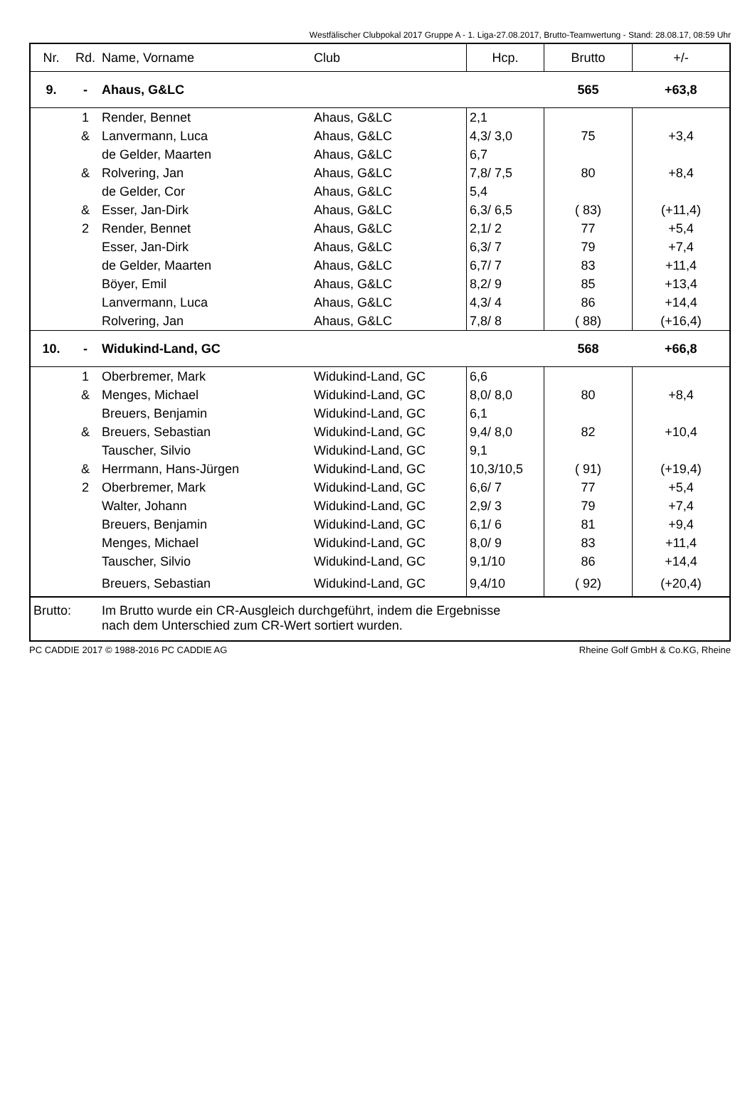Westfälischer Clubpokal 2017 Gruppe A - 1. Liga-27.08.2017, Brutto-Teamwertung - Stand: 28.08.17, 08:59 Uhr
| Nr. | Rd. | Name, Vorname | Club | Hcp. | Brutto | +/- |
| --- | --- | --- | --- | --- | --- | --- |
| 9. | - | Ahaus, G&LC | | | 565 | +63,8 |
| | 1 | Render, Bennet | Ahaus, G&LC | 2,1 | | |
| | & | Lanvermann, Luca | Ahaus, G&LC | 4,3/ 3,0 | 75 | +3,4 |
| | | de Gelder, Maarten | Ahaus, G&LC | 6,7 | | |
| | & | Rolvering, Jan | Ahaus, G&LC | 7,8/ 7,5 | 80 | +8,4 |
| | | de Gelder, Cor | Ahaus, G&LC | 5,4 | | |
| | & | Esser, Jan-Dirk | Ahaus, G&LC | 6,3/ 6,5 | ( 83) | (+11,4) |
| | 2 | Render, Bennet | Ahaus, G&LC | 2,1/ 2 | 77 | +5,4 |
| | | Esser, Jan-Dirk | Ahaus, G&LC | 6,3/ 7 | 79 | +7,4 |
| | | de Gelder, Maarten | Ahaus, G&LC | 6,7/ 7 | 83 | +11,4 |
| | | Böyer, Emil | Ahaus, G&LC | 8,2/ 9 | 85 | +13,4 |
| | | Lanvermann, Luca | Ahaus, G&LC | 4,3/ 4 | 86 | +14,4 |
| | | Rolvering, Jan | Ahaus, G&LC | 7,8/ 8 | ( 88) | (+16,4) |
| 10. | - | Widukind-Land, GC | | | 568 | +66,8 |
| | 1 | Oberbremer, Mark | Widukind-Land, GC | 6,6 | | |
| | & | Menges, Michael | Widukind-Land, GC | 8,0/ 8,0 | 80 | +8,4 |
| | | Breuers, Benjamin | Widukind-Land, GC | 6,1 | | |
| | & | Breuers, Sebastian | Widukind-Land, GC | 9,4/ 8,0 | 82 | +10,4 |
| | | Tauscher, Silvio | Widukind-Land, GC | 9,1 | | |
| | & | Herrmann, Hans-Jürgen | Widukind-Land, GC | 10,3/10,5 | ( 91) | (+19,4) |
| | 2 | Oberbremer, Mark | Widukind-Land, GC | 6,6/ 7 | 77 | +5,4 |
| | | Walter, Johann | Widukind-Land, GC | 2,9/ 3 | 79 | +7,4 |
| | | Breuers, Benjamin | Widukind-Land, GC | 6,1/ 6 | 81 | +9,4 |
| | | Menges, Michael | Widukind-Land, GC | 8,0/ 9 | 83 | +11,4 |
| | | Tauscher, Silvio | Widukind-Land, GC | 9,1/10 | 86 | +14,4 |
| | | Breuers, Sebastian | Widukind-Land, GC | 9,4/10 | ( 92) | (+20,4) |
| Brutto: | | Im Brutto wurde ein CR-Ausgleich durchgeführt, indem die Ergebnisse nach dem Unterschied zum CR-Wert sortiert wurden. | | | | |
PC CADDIE 2017 © 1988-2016 PC CADDIE AG Rheine Golf GmbH & Co.KG, Rheine